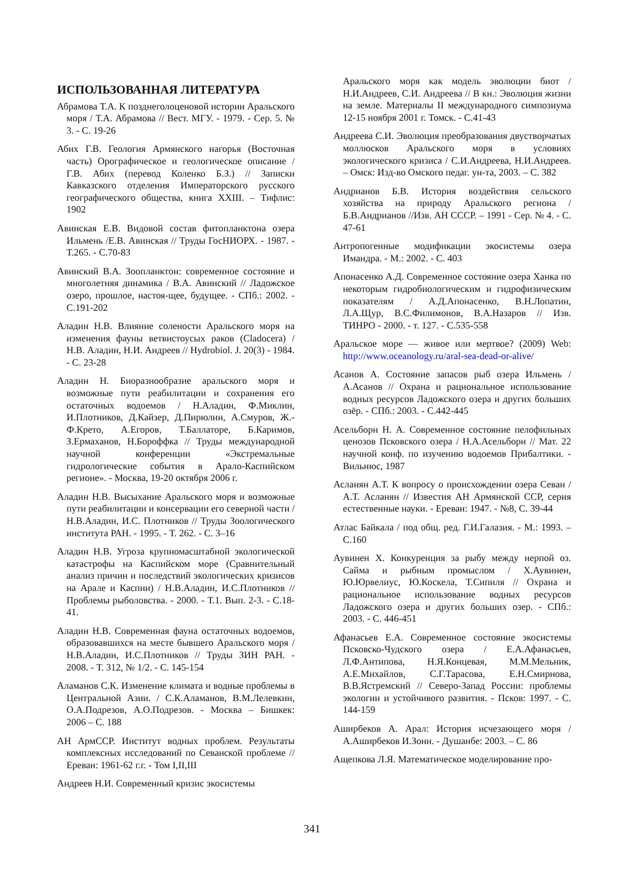ИСПОЛЬЗОВАННАЯ ЛИТЕРАТУРА
Абрамова Т.А. К позднеголоценовой истории Аральского моря / Т.А. Абрамова // Вест. МГУ. - 1979. - Сер. 5. № 3. - С. 19-26
Абих Г.В. Геология Армянского нагорья (Восточная часть) Орографическое и геологическое описание / Г.В. Абих (перевод Коленко Б.З.) // Записки Кавказского отделения Императорского русского географического общества, книга XXIII. – Тифлис: 1902
Авинская Е.В. Видовой состав фитопланктона озера Ильмень /Е.В. Авинская // Труды ГосНИОРХ. - 1987. - Т.265. - С.70-83
Авинский В.А. Зоопланктон: современное состояние и многолетняя динамика / В.А. Авинский // Ладожское озеро, прошлое, настоя-щее, будущее. - СПб.: 2002. - С.191-202
Аладин Н.В. Влияние солености Аральского моря на изменения фауны ветвистоусых раков (Cladocera) / Н.В. Аладин, Н.И. Андреев // Hydrobiol. J. 20(3) - 1984. - С. 23-28
Аладин Н. Биоразнообразие аральского моря и возможные пути реабилитации и сохранения его остаточных водоемов / Н.Аладин, Ф.Миклин, И.Плотников, Д.Кайзер, Д.Пирюлин, А.Смуров, Ж.-Ф.Крето, А.Егоров, Т.Баллаторе, Б.Каримов, З.Ермаханов, Н.Бороффка // Труды международной научной конференции «Экстремальные гидрологические события в Арало-Каспийском регионе». - Москва, 19-20 октября 2006 г.
Аладин Н.В. Высыхание Аральского моря и возможные пути реабилитации и консервации его северной части / Н.В.Аладин, И.С. Плотников // Труды Зоологического института РАН. - 1995. - Т. 262. - С. 3–16
Аладин Н.В. Угроза крупномасштабной экологической катастрофы на Каспийском море (Сравнительный анализ причин и последствий экологических кризисов на Арале и Каспии) / Н.В.Аладин, И.С.Плотников // Проблемы рыболовства. - 2000. - Т.1. Вып. 2-3. - С.18-41.
Аладин Н.В. Современная фауна остаточных водоемов, образовавшихся на месте бывшего Аральского моря / Н.В.Аладин, И.С.Плотников // Труды ЗИН РАН. - 2008. - Т. 312, № 1/2. - С. 145-154
Аламанов С.К. Изменение климата и водные проблемы в Центральной Азии. / С.К.Аламанов, В.М.Лелевкин, О.А.Подрезов, А.О.Подрезов. - Москва – Бишкек: 2006 – С. 188
АН АрмССР. Институт водных проблем. Результаты комплексных исследований по Севанской проблеме // Ереван: 1961-62 г.г. - Том I,II,III
Андреев Н.И. Современный кризис экосистемы
Аральского моря как модель эволюции биот / Н.И.Андреев, С.И. Андреева // В кн.: Эволюция жизни на земле. Материалы II международного симпозиума 12-15 ноября 2001 г. Томск. - С.41-43
Андреева С.И. Эволюция преобразования двустворчатых моллюсков Аральского моря в условиях экологического кризиса / С.И.Андреева, Н.И.Андреев. – Омск: Изд-во Омского педаг. ун-та, 2003. – С. 382
Андрианов Б.В. История воздействия сельского хозяйства на природу Аральского региона / Б.В.Андрианов //Изв. АН СССР. – 1991 - Сер. № 4. - С. 47-61
Антропогенные модификации экосистемы озера Имандра. - М.: 2002. - С. 403
Апонасенко А.Д. Современное состояние озера Ханка по некоторым гидробиологическим и гидрофизическим показателям / А.Д.Апонасенко, В.Н.Лопатин, Л.А.Щур, В.С.Филимонов, В.А.Назаров // Изв. ТИНРО - 2000. - т. 127. - С.535-558
Аральское море — живое или мертвое? (2009) Web: http://www.oceanology.ru/aral-sea-dead-or-alive/
Асанов А. Состояние запасов рыб озера Ильмень / А.Асанов // Охрана и рациональное использование водных ресурсов Ладожского озера и других больших озёр. - СПб.: 2003. - С.442-445
Асельборн Н. А. Современное состояние пелофильных ценозов Псковского озера / Н.А.Асельборн // Мат. 22 научной конф. по изучению водоемов Прибалтики. - Вильнюс, 1987
Асланян А.Т. К вопросу о происхождении озера Севан / А.Т. Асланян // Известия АН Армянской ССР, серия естественные науки. - Ереван: 1947. - №8, С. 39-44
Атлас Байкала / под общ. ред. Г.И.Галазия. - М.: 1993. – С.160
Аувинен Х. Конкуренция за рыбу между нерпой оз. Сайма и рыбным промыслом / Х.Аувинен, Ю.Юрвелиус, Ю.Коскела, Т.Сипиля // Охрана и рациональное использование водных ресурсов Ладожского озера и других больших озер. - СПб.: 2003. - С. 446-451
Афанасьев Е.А. Современное состояние экосистемы Псковско-Чудского озера / Е.А.Афанасьев, Л.Ф.Антипова, Н.Я.Концевая, М.М.Мельник, А.Е.Михайлов, С.Г.Тарасова, Е.Н.Смирнова, В.В.Ястремский // Северо-Запад России: проблемы экологии и устойчивого развития. - Псков: 1997. - С. 144-159
Аширбеков А. Арал: История исчезающего моря / А.Аширбеков И.Зонн. - Душанбе: 2003. – С. 86
Ащепкова Л.Я. Математическое моделирование про-
341